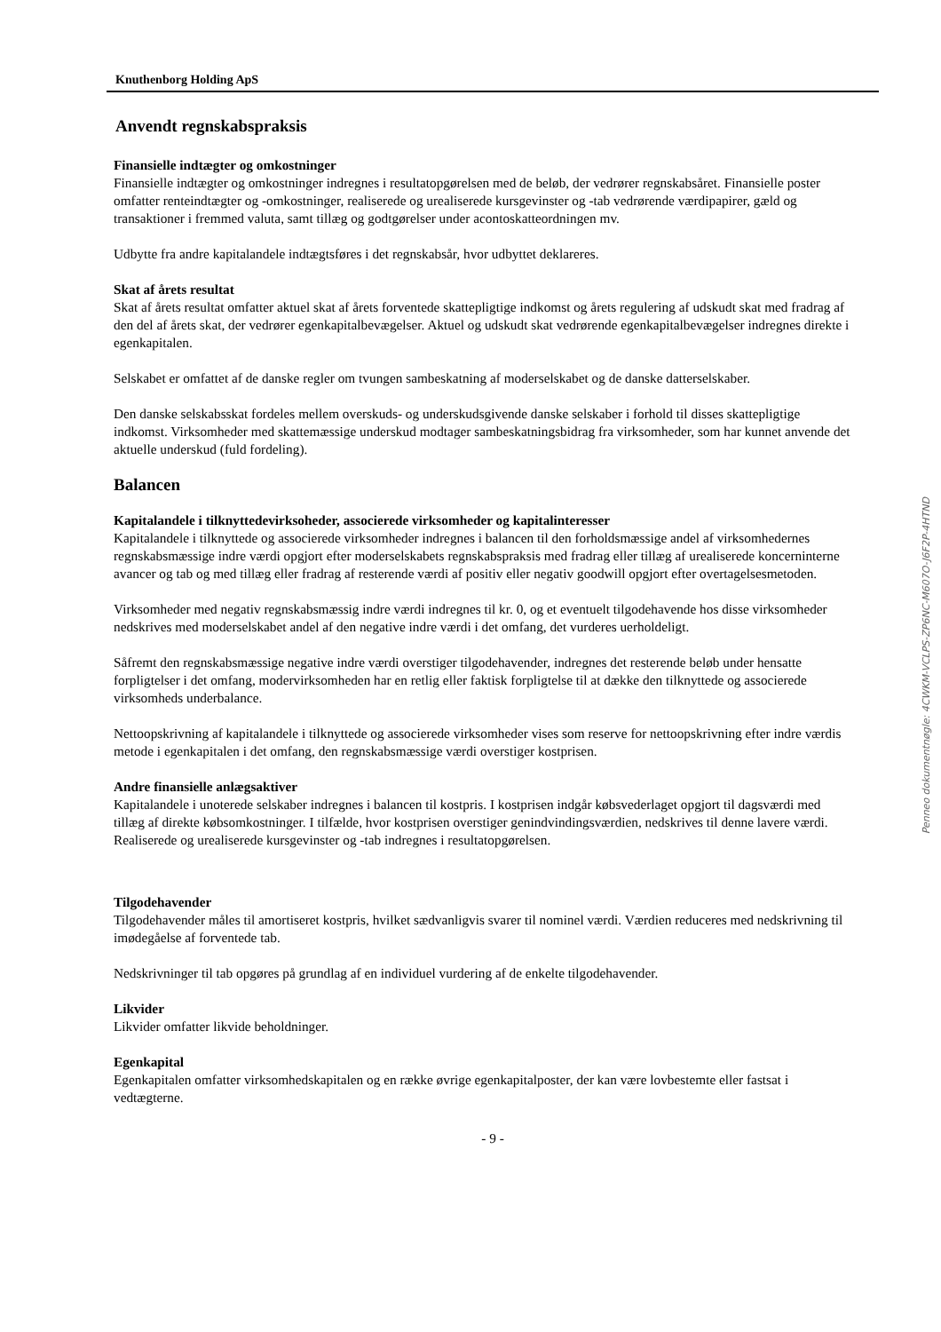Knuthenborg Holding ApS
Anvendt regnskabspraksis
Finansielle indtægter og omkostninger
Finansielle indtægter og omkostninger indregnes i resultatopgørelsen med de beløb, der vedrører regnskabsåret. Finansielle poster omfatter renteindtægter og -omkostninger, realiserede og urealiserede kursgevinster og -tab vedrørende værdipapirer, gæld og transaktioner i fremmed valuta, samt tillæg og godtgørelser under acontoskatteordningen mv.
Udbytte fra andre kapitalandele indtægtsføres i det regnskabsår, hvor udbyttet deklareres.
Skat af årets resultat
Skat af årets resultat omfatter aktuel skat af årets forventede skattepligtige indkomst og årets regulering af udskudt skat med fradrag af den del af årets skat, der vedrører egenkapitalbevægelser. Aktuel og udskudt skat vedrørende egenkapitalbevægelser indregnes direkte i egenkapitalen.
Selskabet er omfattet af de danske regler om tvungen sambeskatning af moderselskabet og de danske datterselskaber.
Den danske selskabsskat fordeles mellem overskuds- og underskudsgivende danske selskaber i forhold til disses skattepligtige indkomst. Virksomheder med skattemæssige underskud modtager sambeskatningsbidrag fra virksomheder, som har kunnet anvende det aktuelle underskud (fuld fordeling).
Balancen
Kapitalandele i tilknyttedevirksoheder, associerede virksomheder og kapitalinteresser
Kapitalandele i tilknyttede og associerede virksomheder indregnes i balancen til den forholdsmæssige andel af virksomhedernes regnskabsmæssige indre værdi opgjort efter moderselskabets regnskabspraksis med fradrag eller tillæg af urealiserede koncerninterne avancer og tab og med tillæg eller fradrag af resterende værdi af positiv eller negativ goodwill opgjort efter overtagelsesmetoden.
Virksomheder med negativ regnskabsmæssig indre værdi indregnes til kr. 0, og et eventuelt tilgodehavende hos disse virksomheder nedskrives med moderselskabet andel af den negative indre værdi i det omfang, det vurderes uerholdeligt.
Såfremt den regnskabsmæssige negative indre værdi overstiger tilgodehavender, indregnes det resterende beløb under hensatte forpligtelser i det omfang, modervirksomheden har en retlig eller faktisk forpligtelse til at dække den tilknyttede og associerede virksomheds underbalance.
Nettoopskrivning af kapitalandele i tilknyttede og associerede virksomheder vises som reserve for nettoopskrivning efter indre værdis metode i egenkapitalen i det omfang, den regnskabsmæssige værdi overstiger kostprisen.
Andre finansielle anlægsaktiver
Kapitalandele i unoterede selskaber indregnes i balancen til kostpris. I kostprisen indgår købsvederlaget opgjort til dagsværdi med tillæg af direkte købsomkostninger. I tilfælde, hvor kostprisen overstiger genindvindingsværdien, nedskrives til denne lavere værdi. Realiserede og urealiserede kursgevinster og -tab indregnes i resultatopgørelsen.
Tilgodehavender
Tilgodehavender måles til amortiseret kostpris, hvilket sædvanligvis svarer til nominel værdi. Værdien reduceres med nedskrivning til imødegåelse af forventede tab.
Nedskrivninger til tab opgøres på grundlag af en individuel vurdering af de enkelte tilgodehavender.
Likvider
Likvider omfatter likvide beholdninger.
Egenkapital
Egenkapitalen omfatter virksomhedskapitalen og en række øvrige egenkapitalposter, der kan være lovbestemte eller fastsat i vedtægterne.
- 9 -
Penneo dokumentnøgle: 4CWKM-VCLPS-ZP6NC-M607O-J6F2P-4HTND